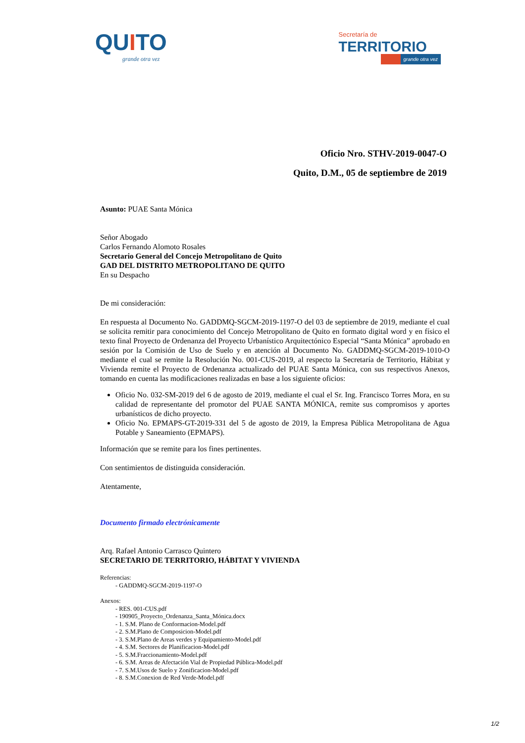QUITO
grande otra vez
Secretaría de
TERRITORIO
grande otra vez
Oficio Nro. STHV-2019-0047-O
Quito, D.M., 05 de septiembre de 2019
Asunto: PUAE Santa Mónica
Señor Abogado
Carlos Fernando Alomoto Rosales
Secretario General del Concejo Metropolitano de Quito
GAD DEL DISTRITO METROPOLITANO DE QUITO
En su Despacho
De mi consideración:
En respuesta al Documento No. GADDMQ-SGCM-2019-1197-O del 03 de septiembre de 2019, mediante el cual se solicita remitir para conocimiento del Concejo Metropolitano de Quito en formato digital word y en físico el texto final Proyecto de Ordenanza del Proyecto Urbanístico Arquitectónico Especial “Santa Mónica” aprobado en sesión por la Comisión de Uso de Suelo y en atención al Documento No. GADDMQ-SGCM-2019-1010-O mediante el cual se remite la Resolución No. 001-CUS-2019, al respecto la Secretaría de Territorio, Hábitat y Vivienda remite el Proyecto de Ordenanza actualizado del PUAE Santa Mónica, con sus respectivos Anexos, tomando en cuenta las modificaciones realizadas en base a los siguiente oficios:
Oficio No. 032-SM-2019 del 6 de agosto de 2019, mediante el cual el Sr. Ing. Francisco Torres Mora, en su calidad de representante del promotor del PUAE SANTA MÓNICA, remite sus compromisos y aportes urbanísticos de dicho proyecto.
Oficio No. EPMAPS-GT-2019-331 del 5 de agosto de 2019, la Empresa Pública Metropolitana de Agua Potable y Saneamiento (EPMAPS).
Información que se remite para los fines pertinentes.
Con sentimientos de distinguida consideración.
Atentamente,
Documento firmado electrónicamente
Arq. Rafael Antonio Carrasco Quintero
SECRETARIO DE TERRITORIO, HÁBITAT Y VIVIENDA
Referencias:
- GADDMQ-SGCM-2019-1197-O
Anexos:
- RES. 001-CUS.pdf
- 190905_Proyecto_Ordenanza_Santa_Mónica.docx
- 1. S.M. Plano de Conformacion-Model.pdf
- 2. S.M.Plano de Composicion-Model.pdf
- 3. S.M.Plano de Areas verdes y Equipamiento-Model.pdf
- 4. S.M. Sectores de Planificacion-Model.pdf
- 5. S.M.Fraccionamiento-Model.pdf
- 6. S.M. Areas de Afectación Vial de Propiedad Pública-Model.pdf
- 7. S.M.Usos de Suelo y Zonificacion-Model.pdf
- 8. S.M.Conexion de Red Verde-Model.pdf
1/2